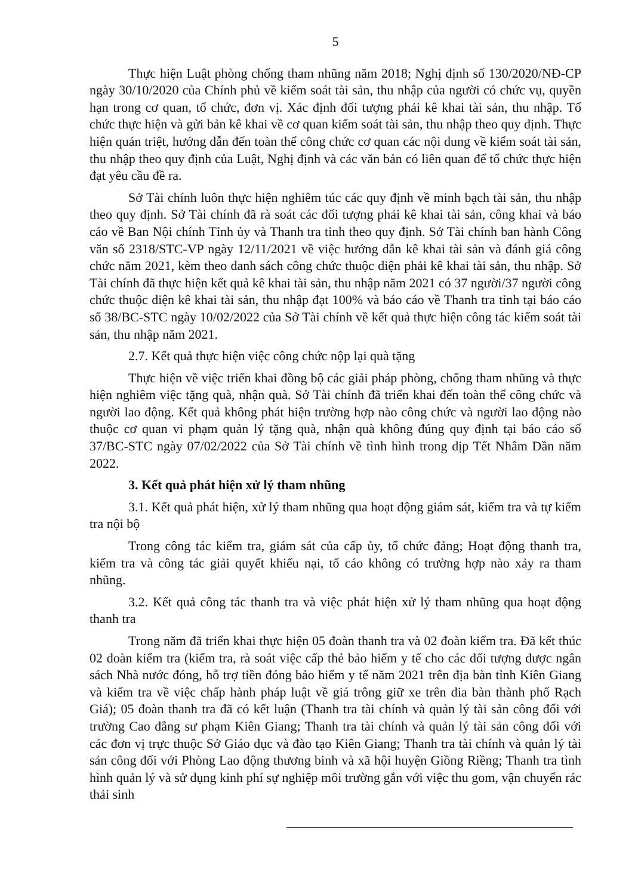5
Thực hiện Luật phòng chống tham nhũng năm 2018; Nghị định số 130/2020/NĐ-CP ngày 30/10/2020 của Chính phủ về kiểm soát tài sản, thu nhập của người có chức vụ, quyền hạn trong cơ quan, tổ chức, đơn vị. Xác định đối tượng phải kê khai tài sản, thu nhập. Tổ chức thực hiện và gửi bản kê khai về cơ quan kiểm soát tài sản, thu nhập theo quy định. Thực hiện quán triệt, hướng dẫn đến toàn thể công chức cơ quan các nội dung về kiểm soát tài sản, thu nhập theo quy định của Luật, Nghị định và các văn bản có liên quan để tổ chức thực hiện đạt yêu cầu đề ra.
Sở Tài chính luôn thực hiện nghiêm túc các quy định về minh bạch tài sản, thu nhập theo quy định. Sở Tài chính đã rà soát các đối tượng phải kê khai tài sản, công khai và báo cáo về Ban Nội chính Tỉnh ủy và Thanh tra tỉnh theo quy định. Sở Tài chính ban hành Công văn số 2318/STC-VP ngày 12/11/2021 về việc hướng dẫn kê khai tài sản và đánh giá công chức năm 2021, kèm theo danh sách công chức thuộc diện phải kê khai tài sản, thu nhập. Sở Tài chính đã thực hiện kết quả kê khai tài sản, thu nhập năm 2021 có 37 người/37 người công chức thuộc diện kê khai tài sản, thu nhập đạt 100% và báo cáo về Thanh tra tỉnh tại báo cáo số 38/BC-STC ngày 10/02/2022 của Sở Tài chính về kết quả thực hiện công tác kiểm soát tài sản, thu nhập năm 2021.
2.7. Kết quả thực hiện việc công chức nộp lại quà tặng
Thực hiện về việc triển khai đồng bộ các giải pháp phòng, chống tham nhũng và thực hiện nghiêm việc tặng quà, nhận quà. Sở Tài chính đã triển khai đến toàn thể công chức và người lao động. Kết quả không phát hiện trường hợp nào công chức và người lao động nào thuộc cơ quan vi phạm quản lý tặng quà, nhận quà không đúng quy định tại báo cáo số 37/BC-STC ngày 07/02/2022 của Sở Tài chính về tình hình trong dịp Tết Nhâm Dần năm 2022.
3. Kết quả phát hiện xử lý tham nhũng
3.1. Kết quả phát hiện, xử lý tham nhũng qua hoạt động giám sát, kiểm tra và tự kiểm tra nội bộ
Trong công tác kiểm tra, giám sát của cấp ủy, tổ chức đảng; Hoạt động thanh tra, kiểm tra và công tác giải quyết khiếu nại, tố cáo không có trường hợp nào xảy ra tham nhũng.
3.2. Kết quả công tác thanh tra và việc phát hiện xử lý tham nhũng qua hoạt động thanh tra
Trong năm đã triển khai thực hiện 05 đoàn thanh tra và 02 đoàn kiểm tra. Đã kết thúc 02 đoàn kiểm tra (kiểm tra, rà soát việc cấp thẻ bảo hiểm y tế cho các đối tượng được ngân sách Nhà nước đóng, hỗ trợ tiền đóng bảo hiểm y tế năm 2021 trên địa bàn tỉnh Kiên Giang và kiểm tra về việc chấp hành pháp luật về giá trông giữ xe trên đia bàn thành phố Rạch Giá); 05 đoàn thanh tra đã có kết luận (Thanh tra tài chính và quản lý tài sản công đối với trường Cao đẳng sư phạm Kiên Giang; Thanh tra tài chính và quản lý tài sản công đối với các đơn vị trực thuộc Sở Giáo dục và đào tạo Kiên Giang; Thanh tra tài chính và quản lý tài sản công đối với Phòng Lao động thương binh và xã hội huyện Giồng Riềng; Thanh tra tình hình quản lý và sử dụng kinh phí sự nghiệp môi trường gắn với việc thu gom, vận chuyển rác thải sinh